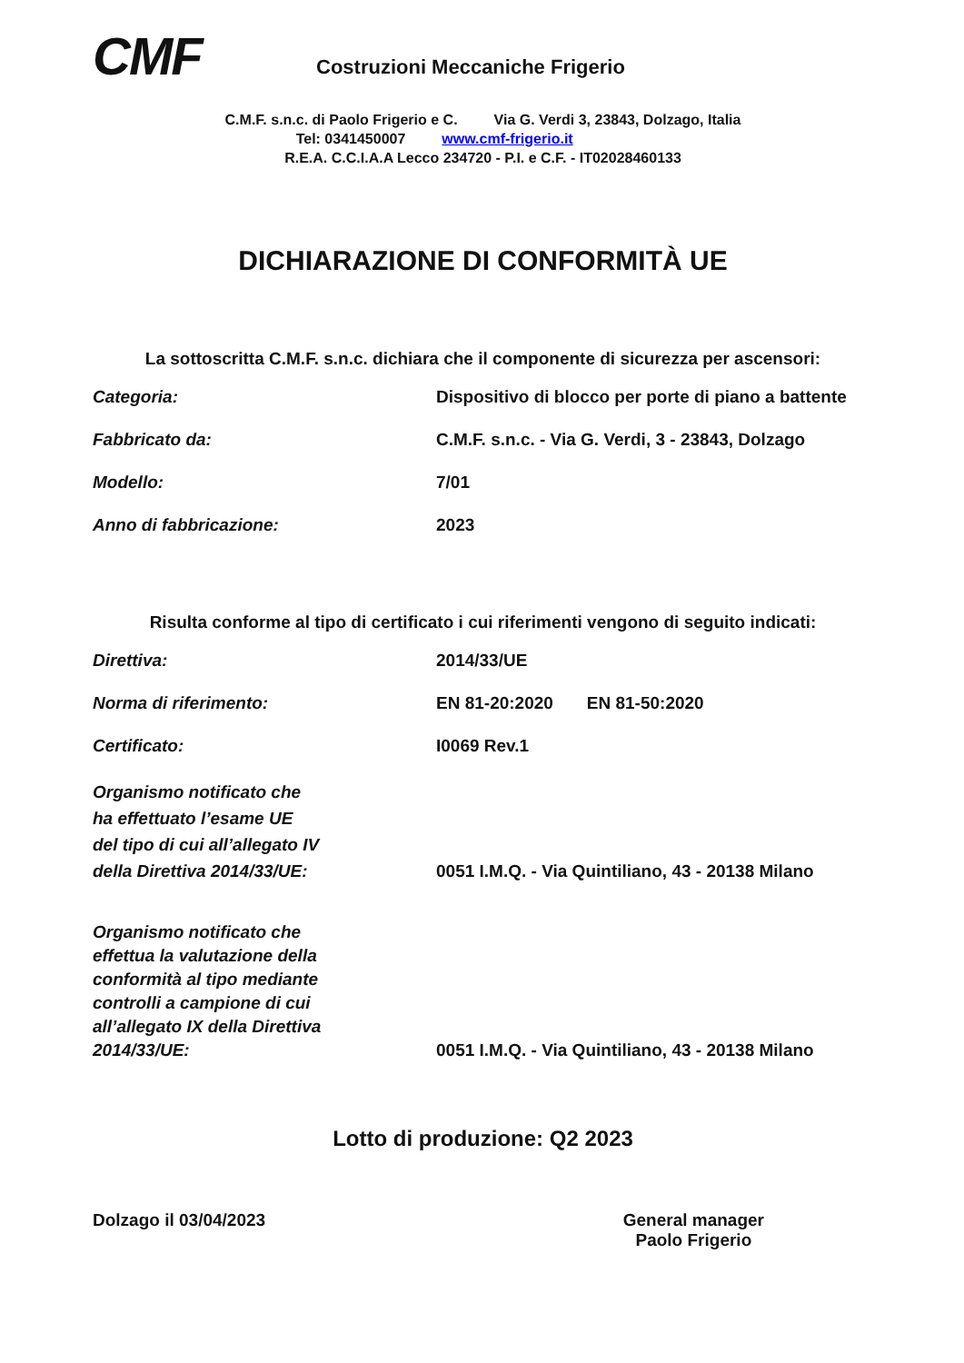CMF
Costruzioni Meccaniche Frigerio
C.M.F. s.n.c. di Paolo Frigerio e C. Via G. Verdi 3, 23843, Dolzago, Italia
Tel: 0341450007 www.cmf-frigerio.it
R.E.A. C.C.I.A.A Lecco 234720 - P.I. e C.F. - IT02028460133
DICHIARAZIONE DI CONFORMITÀ UE
La sottoscritta C.M.F. s.n.c. dichiara che il componente di sicurezza per ascensori:
Categoria: Dispositivo di blocco per porte di piano a battente
Fabbricato da: C.M.F. s.n.c. - Via G. Verdi, 3 - 23843, Dolzago
Modello: 7/01
Anno di fabbricazione: 2023
Risulta conforme al tipo di certificato i cui riferimenti vengono di seguito indicati:
Direttiva: 2014/33/UE
Norma di riferimento: EN 81-20:2020 EN 81-50:2020
Certificato: I0069 Rev.1
Organismo notificato che
ha effettuato l’esame UE
del tipo di cui all’allegato IV
della Direttiva 2014/33/UE:
0051 I.M.Q. - Via Quintiliano, 43 - 20138 Milano
Organismo notificato che
effettua la valutazione della
conformità al tipo mediante
controlli a campione di cui
all’allegato IX della Direttiva
2014/33/UE:
0051 I.M.Q. - Via Quintiliano, 43 - 20138 Milano
Lotto di produzione: Q2 2023
Dolzago il 03/04/2023 General manager
Paolo Frigerio